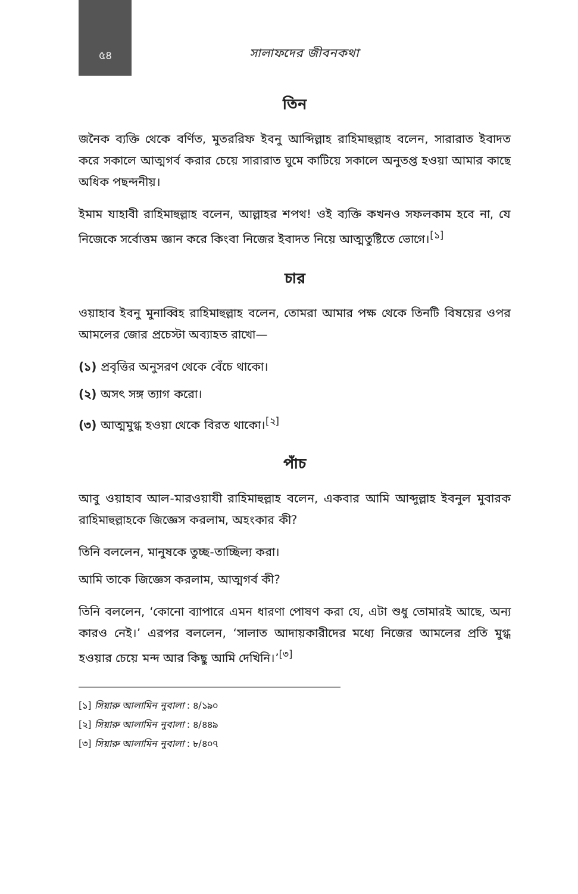৫৪
সালাফদের জীবনকথা
তিন
জনৈক ব্যক্তি থেকে বর্ণিত, মুতররিফ ইবনু আব্দিল্লাহ রাহিমাহুল্লাহ বলেন, সারারাত ইবাদত করে সকালে আত্মগর্ব করার চেয়ে সারারাত ঘুমে কাটিয়ে সকালে অনুতপ্ত হওয়া আমার কাছে অধিক পছন্দনীয়।
ইমাম যাহাবী রাহিমাহুল্লাহ বলেন, আল্লাহর শপথ! ওই ব্যক্তি কখনও সফলকাম হবে না, যে নিজেকে সর্বোত্তম জ্ঞান করে কিংবা নিজের ইবাদত নিয়ে আত্মতুষ্টিতে ভোগে।<sup>[১]</sup>
চার
ওয়াহাব ইবনু মুনাব্বিহ রাহিমাহুল্লাহ বলেন, তোমরা আমার পক্ষ থেকে তিনটি বিষয়ের ওপর আমলের জোর প্রচেস্টা অব্যাহত রাখো—
(১) প্রবৃত্তির অনুসরণ থেকে বেঁচে থাকো।
(২) অসৎ সঙ্গ ত্যাগ করো।
(৩) আত্মমুগ্ধ হওয়া থেকে বিরত থাকো।<sup>[২]</sup>
পাঁচ
আবু ওয়াহাব আল-মারওয়াযী রাহিমাহুল্লাহ বলেন, একবার আমি আব্দুল্লাহ ইবনুল মুবারক রাহিমাহুল্লাহকে জিজ্ঞেস করলাম, অহংকার কী?
তিনি বললেন, মানুষকে তুচ্ছ-তাচ্ছিল্য করা।
আমি তাকে জিজ্ঞেস করলাম, আত্মগর্ব কী?
তিনি বললেন, ‘কোনো ব্যাপারে এমন ধারণা পোষণ করা যে, এটা শুধু তোমারই আছে, অন্য কারও নেই।’ এরপর বললেন, ‘সালাত আদায়কারীদের মধ্যে নিজের আমলের প্রতি মুগ্ধ হওয়ার চেয়ে মন্দ আর কিছু আমি দেখিনি।’<sup>[৩]</sup>
[১] সিয়ারু আলামিন নুবালা : ৪/১৯০
[২] সিয়ারু আলামিন নুবালা : ৪/৪৪৯
[৩] সিয়ারু আলামিন নুবালা : ৮/৪০৭